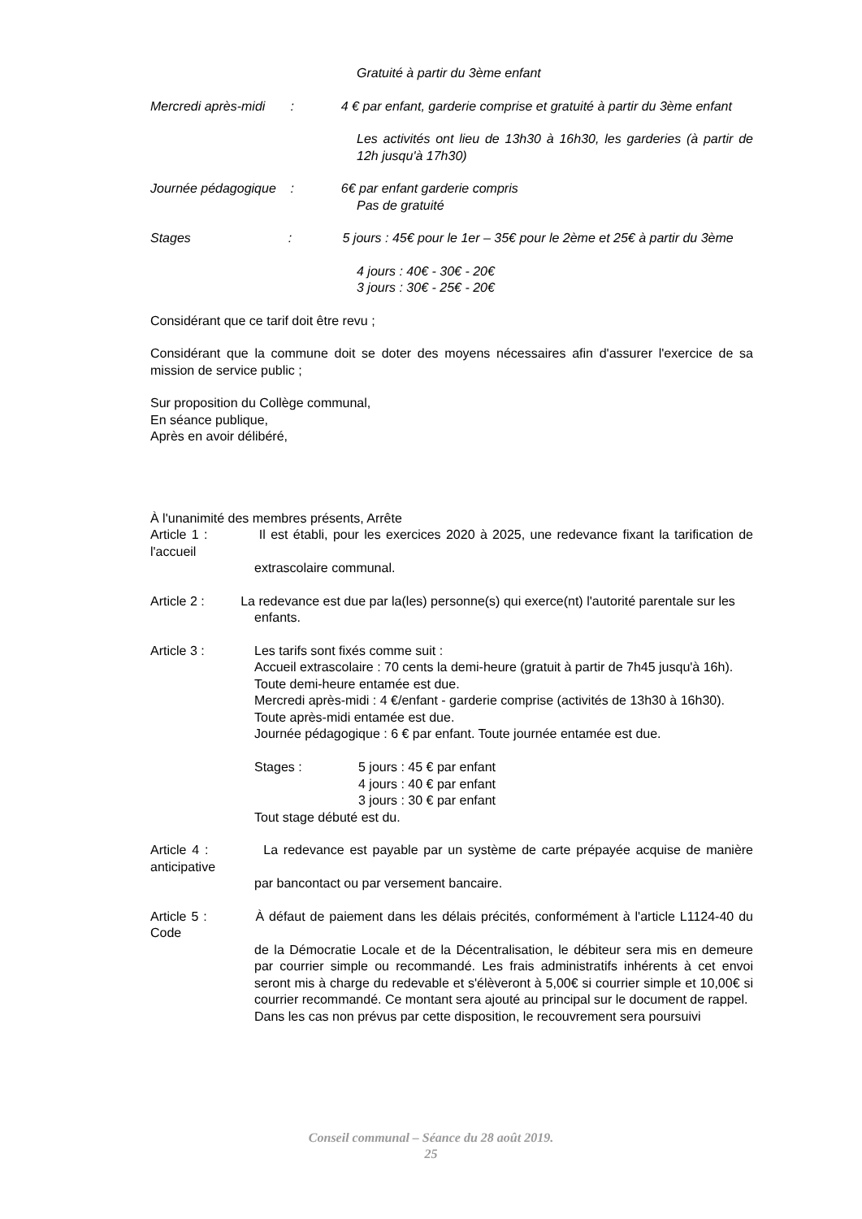Gratuité à partir du 3ème enfant
Mercredi après-midi : 4 € par enfant, garderie comprise et gratuité à partir du 3ème enfant
Les activités ont lieu de 13h30 à 16h30, les garderies (à partir de 12h jusqu'à 17h30)
Journée pédagogique : 6€ par enfant garderie compris
Pas de gratuité
Stages : 5 jours : 45€ pour le 1er – 35€ pour le 2ème et 25€ à partir du 3ème
4 jours : 40€ - 30€ - 20€
3 jours : 30€ - 25€ - 20€
Considérant que ce tarif doit être revu ;
Considérant que la commune doit se doter des moyens nécessaires afin d'assurer l'exercice de sa mission de service public ;
Sur proposition du Collège communal,
En séance publique,
Après en avoir délibéré,
À l'unanimité des membres présents, Arrête
Article 1 : Il est établi, pour les exercices 2020 à 2025, une redevance fixant la tarification de l'accueil
extrascolaire communal.
Article 2 : La redevance est due par la(les) personne(s) qui exerce(nt) l'autorité parentale sur les
enfants.
Article 3 : Les tarifs sont fixés comme suit :
Accueil extrascolaire : 70 cents la demi-heure (gratuit à partir de 7h45 jusqu'à 16h).
Toute demi-heure entamée est due.
Mercredi après-midi : 4 €/enfant - garderie comprise (activités de 13h30 à 16h30).
Toute après-midi entamée est due.
Journée pédagogique : 6 € par enfant. Toute journée entamée est due.
Stages : 5 jours : 45 € par enfant
4 jours : 40 € par enfant
3 jours : 30 € par enfant
Tout stage débuté est du.
Article 4 : La redevance est payable par un système de carte prépayée acquise de manière anticipative
par bancontact ou par versement bancaire.
Article 5 : À défaut de paiement dans les délais précités, conformément à l'article L1124-40 du Code
de la Démocratie Locale et de la Décentralisation, le débiteur sera mis en demeure par courrier simple ou recommandé. Les frais administratifs inhérents à cet envoi seront mis à charge du redevable et s'élèveront à 5,00€ si courrier simple et 10,00€ si courrier recommandé. Ce montant sera ajouté au principal sur le document de rappel.
Dans les cas non prévus par cette disposition, le recouvrement sera poursuivi
Conseil communal – Séance du 28 août 2019.
25